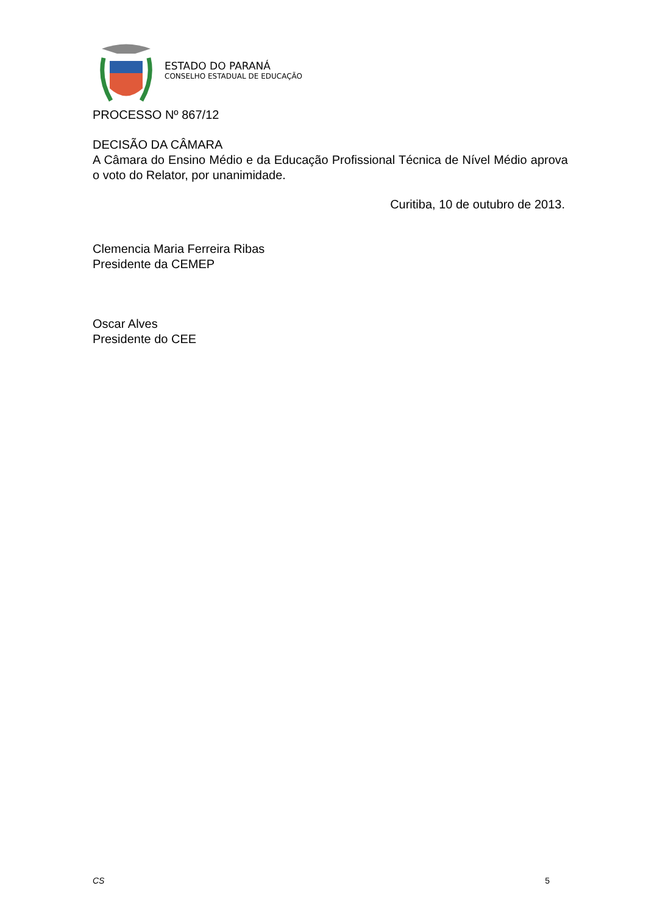ESTADO DO PARANÁ
CONSELHO ESTADUAL DE EDUCAÇÃO
PROCESSO Nº 867/12
DECISÃO DA CÂMARA
A Câmara do Ensino Médio e da Educação Profissional Técnica de Nível Médio aprova o voto do Relator, por unanimidade.
Curitiba, 10 de outubro de 2013.
Clemencia Maria Ferreira Ribas
Presidente da CEMEP
Oscar Alves
Presidente do CEE
CS 5